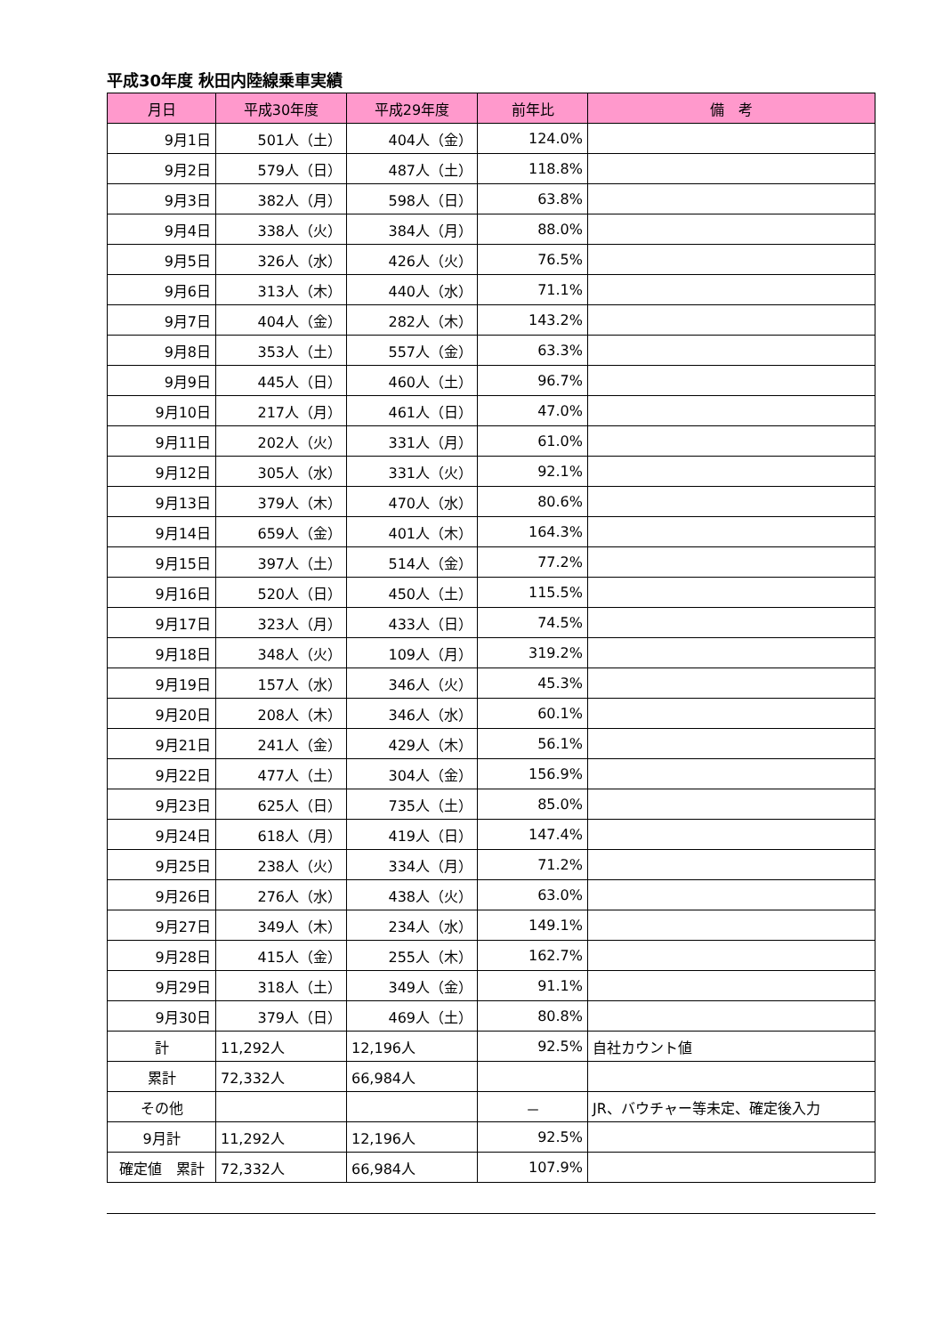平成30年度 秋田内陸線乗車実績
| 月日 | 平成30年度 | 平成29年度 | 前年比 | 備 考 |
| --- | --- | --- | --- | --- |
| 9月1日 | 501人（土） | 404人（金） | 124.0% | |
| 9月2日 | 579人（日） | 487人（土） | 118.8% | |
| 9月3日 | 382人（月） | 598人（日） | 63.8% | |
| 9月4日 | 338人（火） | 384人（月） | 88.0% | |
| 9月5日 | 326人（水） | 426人（火） | 76.5% | |
| 9月6日 | 313人（木） | 440人（水） | 71.1% | |
| 9月7日 | 404人（金） | 282人（木） | 143.2% | |
| 9月8日 | 353人（土） | 557人（金） | 63.3% | |
| 9月9日 | 445人（日） | 460人（土） | 96.7% | |
| 9月10日 | 217人（月） | 461人（日） | 47.0% | |
| 9月11日 | 202人（火） | 331人（月） | 61.0% | |
| 9月12日 | 305人（水） | 331人（火） | 92.1% | |
| 9月13日 | 379人（木） | 470人（水） | 80.6% | |
| 9月14日 | 659人（金） | 401人（木） | 164.3% | |
| 9月15日 | 397人（土） | 514人（金） | 77.2% | |
| 9月16日 | 520人（日） | 450人（土） | 115.5% | |
| 9月17日 | 323人（月） | 433人（日） | 74.5% | |
| 9月18日 | 348人（火） | 109人（月） | 319.2% | |
| 9月19日 | 157人（水） | 346人（火） | 45.3% | |
| 9月20日 | 208人（木） | 346人（水） | 60.1% | |
| 9月21日 | 241人（金） | 429人（木） | 56.1% | |
| 9月22日 | 477人（土） | 304人（金） | 156.9% | |
| 9月23日 | 625人（日） | 735人（土） | 85.0% | |
| 9月24日 | 618人（月） | 419人（日） | 147.4% | |
| 9月25日 | 238人（火） | 334人（月） | 71.2% | |
| 9月26日 | 276人（水） | 438人（火） | 63.0% | |
| 9月27日 | 349人（木） | 234人（水） | 149.1% | |
| 9月28日 | 415人（金） | 255人（木） | 162.7% | |
| 9月29日 | 318人（土） | 349人（金） | 91.1% | |
| 9月30日 | 379人（日） | 469人（土） | 80.8% | |
| 計 | 11,292人 | 12,196人 | 92.5% | 自社カウント値 |
| 累計 | 72,332人 | 66,984人 | | |
| その他 | | | － | JR、バウチャー等未定、確定後入力 |
| 9月計 | 11,292人 | 12,196人 | 92.5% | |
| 確定値 累計 | 72,332人 | 66,984人 | 107.9% | |